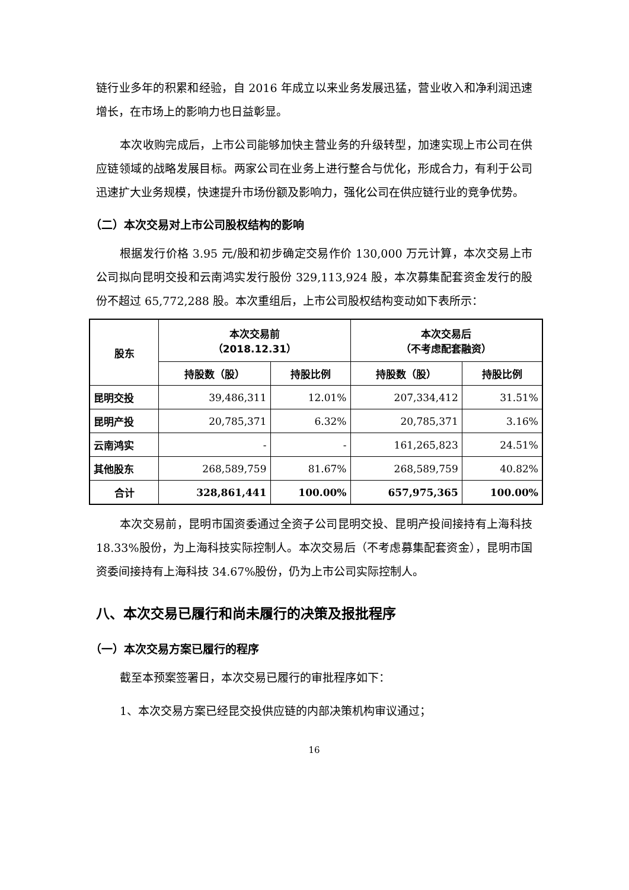链行业多年的积累和经验，自 2016 年成立以来业务发展迅猛，营业收入和净利润迅速增长，在市场上的影响力也日益彰显。
本次收购完成后，上市公司能够加快主营业务的升级转型，加速实现上市公司在供应链领域的战略发展目标。两家公司在业务上进行整合与优化，形成合力，有利于公司迅速扩大业务规模，快速提升市场份额及影响力，强化公司在供应链行业的竞争优势。
（二）本次交易对上市公司股权结构的影响
根据发行价格 3.95 元/股和初步确定交易作价 130,000 万元计算，本次交易上市公司拟向昆明交投和云南鸿实发行股份 329,113,924 股，本次募集配套资金发行的股份不超过 65,772,288 股。本次重组后，上市公司股权结构变动如下表所示：
| 股东 | 本次交易前 （2018.12.31） | | 本次交易后 （不考虑配套融资） | |
| --- | --- | --- | --- | --- |
| | 持股数（股） | 持股比例 | 持股数（股） | 持股比例 |
| 昆明交投 | 39,486,311 | 12.01% | 207,334,412 | 31.51% |
| 昆明产投 | 20,785,371 | 6.32% | 20,785,371 | 3.16% |
| 云南鸿实 | - | - | 161,265,823 | 24.51% |
| 其他股东 | 268,589,759 | 81.67% | 268,589,759 | 40.82% |
| 合计 | 328,861,441 | 100.00% | 657,975,365 | 100.00% |
本次交易前，昆明市国资委通过全资子公司昆明交投、昆明产投间接持有上海科技 18.33%股份，为上海科技实际控制人。本次交易后（不考虑募集配套资金），昆明市国资委间接持有上海科技 34.67%股份，仍为上市公司实际控制人。
八、本次交易已履行和尚未履行的决策及报批程序
（一）本次交易方案已履行的程序
截至本预案签署日，本次交易已履行的审批程序如下：
1、本次交易方案已经昆交投供应链的内部决策机构审议通过；
16